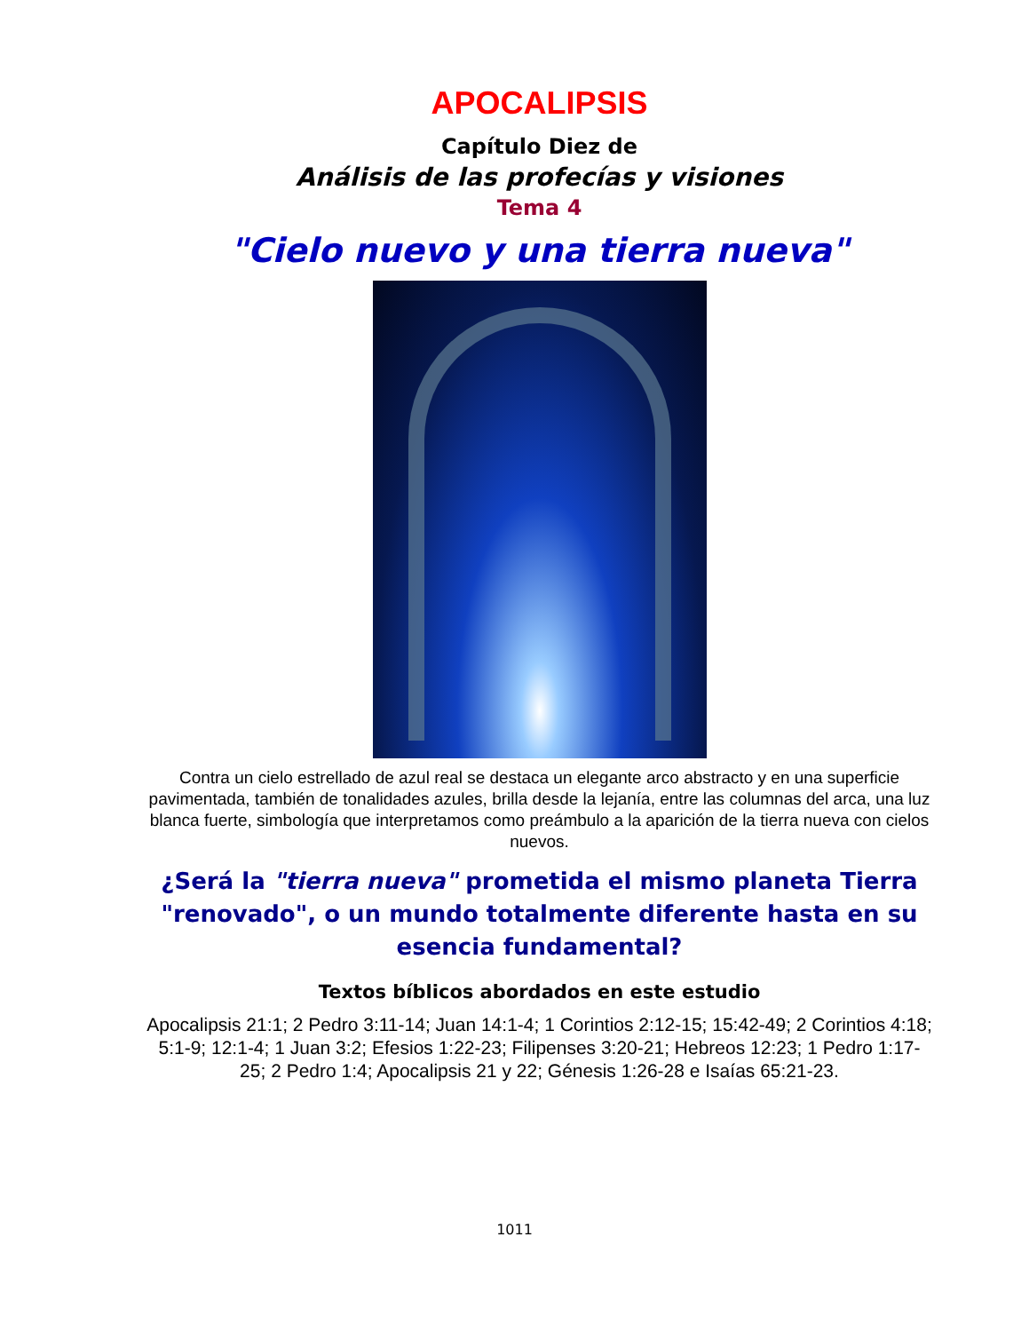APOCALIPSIS
Capítulo Diez de
Análisis de las profecías y visiones
Tema 4
"Cielo nuevo y una tierra nueva"
Contra un cielo estrellado de azul real se destaca un elegante arco abstracto y en una superficie pavimentada, también de tonalidades azules, brilla desde la lejanía, entre las columnas del arca, una luz blanca fuerte, simbología que interpretamos como preámbulo a la aparición de la tierra nueva con cielos nuevos.
¿Será la "tierra nueva" prometida el mismo planeta Tierra "renovado", o un mundo totalmente diferente hasta en su esencia fundamental?
Textos bíblicos abordados en este estudio
Apocalipsis 21:1; 2 Pedro 3:11-14; Juan 14:1-4; 1 Corintios 2:12-15; 15:42-49; 2 Corintios 4:18; 5:1-9; 12:1-4; 1 Juan 3:2; Efesios 1:22-23; Filipenses 3:20-21; Hebreos 12:23; 1 Pedro 1:17-25; 2 Pedro 1:4; Apocalipsis 21 y 22; Génesis 1:26-28 e Isaías 65:21-23.
1011